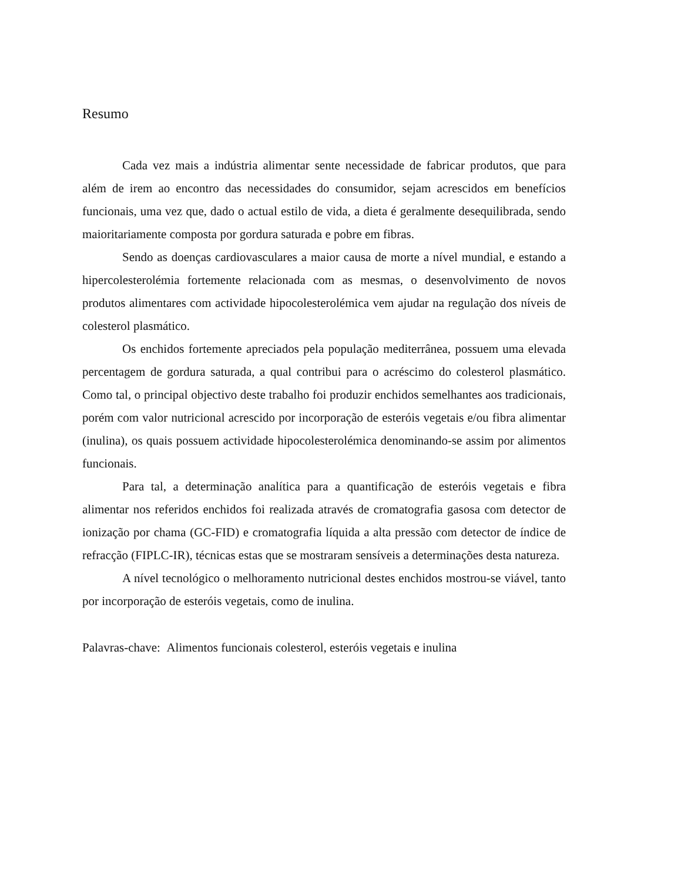Resumo
Cada vez mais a indústria alimentar sente necessidade de fabricar produtos, que para além de irem ao encontro das necessidades do consumidor, sejam acrescidos em benefícios funcionais, uma vez que, dado o actual estilo de vida, a dieta é geralmente desequilibrada, sendo maioritariamente composta por gordura saturada e pobre em fibras.
Sendo as doenças cardiovasculares a maior causa de morte a nível mundial, e estando a hipercolesterolémia fortemente relacionada com as mesmas, o desenvolvimento de novos produtos alimentares com actividade hipocolesterolémica vem ajudar na regulação dos níveis de colesterol plasmático.
Os enchidos fortemente apreciados pela população mediterrânea, possuem uma elevada percentagem de gordura saturada, a qual contribui para o acréscimo do colesterol plasmático. Como tal, o principal objectivo deste trabalho foi produzir enchidos semelhantes aos tradicionais, porém com valor nutricional acrescido por incorporação de esteróis vegetais e/ou fibra alimentar (inulina), os quais possuem actividade hipocolesterolémica denominando-se assim por alimentos funcionais.
Para tal, a determinação analítica para a quantificação de esteróis vegetais e fibra alimentar nos referidos enchidos foi realizada através de cromatografia gasosa com detector de ionização por chama (GC-FID) e cromatografia líquida a alta pressão com detector de índice de refracção (FIPLC-IR), técnicas estas que se mostraram sensíveis a determinações desta natureza.
A nível tecnológico o melhoramento nutricional destes enchidos mostrou-se viável, tanto por incorporação de esteróis vegetais, como de inulina.
Palavras-chave: Alimentos funcionais colesterol, esteróis vegetais e inulina